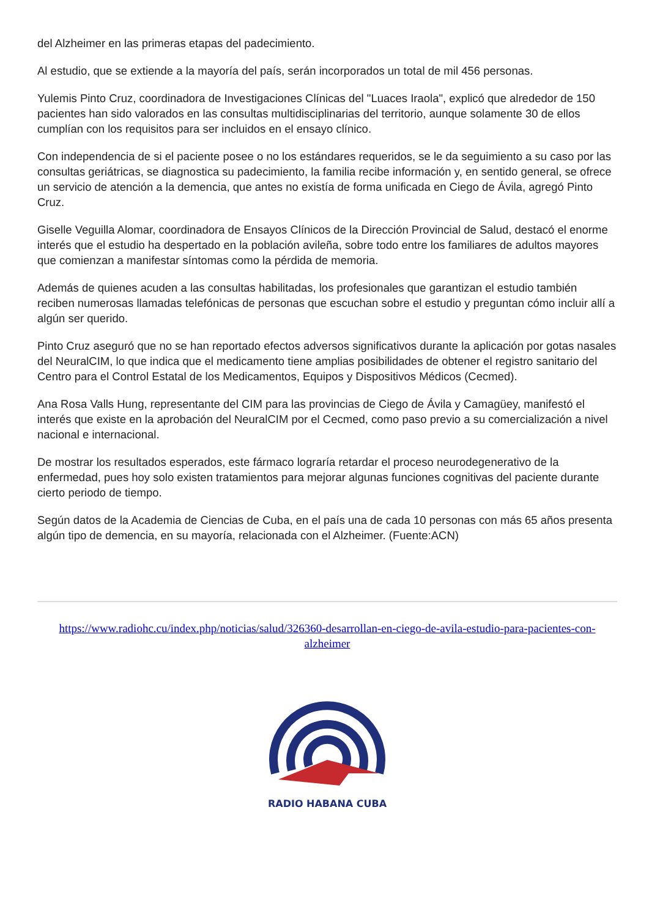del Alzheimer en las primeras etapas del padecimiento.
Al estudio, que se extiende a la mayoría del país, serán incorporados un total de mil 456 personas.
Yulemis Pinto Cruz, coordinadora de Investigaciones Clínicas del "Luaces Iraola", explicó que alrededor de 150 pacientes han sido valorados en las consultas multidisciplinarias del territorio, aunque solamente 30 de ellos cumplían con los requisitos para ser incluidos en el ensayo clínico.
Con independencia de si el paciente posee o no los estándares requeridos, se le da seguimiento a su caso por las consultas geriátricas, se diagnostica su padecimiento, la familia recibe información y, en sentido general, se ofrece un servicio de atención a la demencia, que antes no existía de forma unificada en Ciego de Ávila, agregó Pinto Cruz.
Giselle Veguilla Alomar, coordinadora de Ensayos Clínicos de la Dirección Provincial de Salud, destacó el enorme interés que el estudio ha despertado en la población avileña, sobre todo entre los familiares de adultos mayores que comienzan a manifestar síntomas como la pérdida de memoria.
Además de quienes acuden a las consultas habilitadas, los profesionales que garantizan el estudio también reciben numerosas llamadas telefónicas de personas que escuchan sobre el estudio y preguntan cómo incluir allí a algún ser querido.
Pinto Cruz aseguró que no se han reportado efectos adversos significativos durante la aplicación por gotas nasales del NeuralCIM, lo que indica que el medicamento tiene amplias posibilidades de obtener el registro sanitario del Centro para el Control Estatal de los Medicamentos, Equipos y Dispositivos Médicos (Cecmed).
Ana Rosa Valls Hung, representante del CIM para las provincias de Ciego de Ávila y Camagüey, manifestó el interés que existe en la aprobación del NeuralCIM por el Cecmed, como paso previo a su comercialización a nivel nacional e internacional.
De mostrar los resultados esperados, este fármaco lograría retardar el proceso neurodegenerativo de la enfermedad, pues hoy solo existen tratamientos para mejorar algunas funciones cognitivas del paciente durante cierto periodo de tiempo.
Según datos de la Academia de Ciencias de Cuba, en el país una de cada 10 personas con más 65 años presenta algún tipo de demencia, en su mayoría, relacionada con el Alzheimer. (Fuente:ACN)
https://www.radiohc.cu/index.php/noticias/salud/326360-desarrollan-en-ciego-de-avila-estudio-para-pacientes-con-alzheimer
RADIO HABANA CUBA